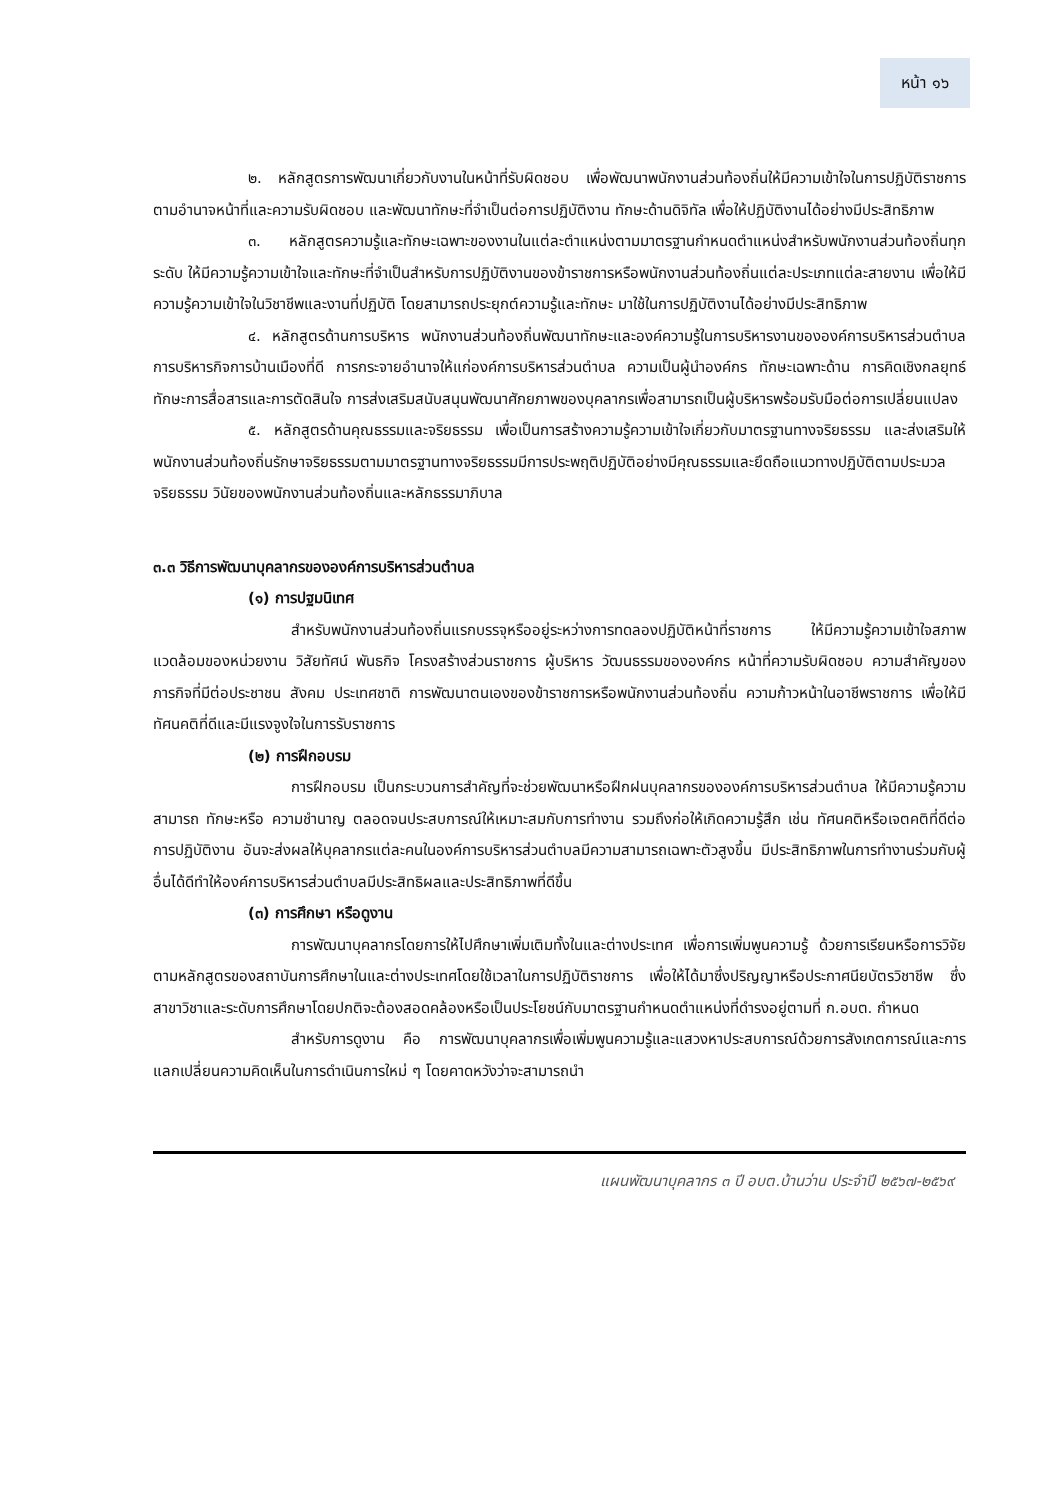หน้า ๑๖
๒. หลักสูตรการพัฒนาเกี่ยวกับงานในหน้าที่รับผิดชอบ เพื่อพัฒนาพนักงานส่วนท้องถิ่นให้มีความเข้าใจในการปฏิบัติราชการตามอำนาจหน้าที่และความรับผิดชอบ และพัฒนาทักษะที่จำเป็นต่อการปฏิบัติงาน ทักษะด้านดิจิทัล เพื่อให้ปฏิบัติงานได้อย่างมีประสิทธิภาพ
๓. หลักสูตรความรู้และทักษะเฉพาะของงานในแต่ละตำแหน่งตามมาตรฐานกำหนดตำแหน่งสำหรับพนักงานส่วนท้องถิ่นทุกระดับ ให้มีความรู้ความเข้าใจและทักษะที่จำเป็นสำหรับการปฏิบัติงานของข้าราชการหรือพนักงานส่วนท้องถิ่นแต่ละประเภทแต่ละสายงาน เพื่อให้มีความรู้ความเข้าใจในวิชาชีพและงานที่ปฏิบัติ โดยสามารถประยุกต์ความรู้และทักษะ มาใช้ในการปฏิบัติงานได้อย่างมีประสิทธิภาพ
๔. หลักสูตรด้านการบริหาร พนักงานส่วนท้องถิ่นพัฒนาทักษะและองค์ความรู้ในการบริหารงานขององค์การบริหารส่วนตำบล การบริหารกิจการบ้านเมืองที่ดี การกระจายอำนาจให้แก่องค์การบริหารส่วนตำบล ความเป็นผู้นำองค์กร ทักษะเฉพาะด้าน การคิดเชิงกลยุทธ์ ทักษะการสื่อสารและการตัดสินใจ การส่งเสริมสนับสนุนพัฒนาศักยภาพของบุคลากรเพื่อสามารถเป็นผู้บริหารพร้อมรับมือต่อการเปลี่ยนแปลง
๕. หลักสูตรด้านคุณธรรมและจริยธรรม เพื่อเป็นการสร้างความรู้ความเข้าใจเกี่ยวกับมาตรฐานทางจริยธรรม และส่งเสริมให้พนักงานส่วนท้องถิ่นรักษาจริยธรรมตามมาตรฐานทางจริยธรรมมีการประพฤติปฏิบัติอย่างมีคุณธรรมและยึดถือแนวทางปฏิบัติตามประมวลจริยธรรม วินัยของพนักงานส่วนท้องถิ่นและหลักธรรมาภิบาล
๓.๓ วิธีการพัฒนาบุคลากรขององค์การบริหารส่วนตำบล
(๑) การปฐมนิเทศ
สำหรับพนักงานส่วนท้องถิ่นแรกบรรจุหรืออยู่ระหว่างการทดลองปฏิบัติหน้าที่ราชการ ให้มีความรู้ความเข้าใจสภาพแวดล้อมของหน่วยงาน วิสัยทัศน์ พันธกิจ โครงสร้างส่วนราชการ ผู้บริหาร วัฒนธรรมขององค์กร หน้าที่ความรับผิดชอบ ความสำคัญของภารกิจที่มีต่อประชาชน สังคม ประเทศชาติ การพัฒนาตนเองของข้าราชการหรือพนักงานส่วนท้องถิ่น ความก้าวหน้าในอาชีพราชการ เพื่อให้มีทัศนคติที่ดีและมีแรงจูงใจในการรับราชการ
(๒) การฝึกอบรม
การฝึกอบรม เป็นกระบวนการสำคัญที่จะช่วยพัฒนาหรือฝึกฝนบุคลากรขององค์การบริหารส่วนตำบล ให้มีความรู้ความสามารถ ทักษะหรือ ความชำนาญ ตลอดจนประสบการณ์ให้เหมาะสมกับการทำงาน รวมถึงก่อให้เกิดความรู้สึก เช่น ทัศนคติหรือเจตคติที่ดีต่อการปฏิบัติงาน อันจะส่งผลให้บุคลากรแต่ละคนในองค์การบริหารส่วนตำบลมีความสามารถเฉพาะตัวสูงขึ้น มีประสิทธิภาพในการทำงานร่วมกับผู้อื่นได้ดีทำให้องค์การบริหารส่วนตำบลมีประสิทธิผลและประสิทธิภาพที่ดีขึ้น
(๓) การศึกษา หรือดูงาน
การพัฒนาบุคลากรโดยการให้ไปศึกษาเพิ่มเติมทั้งในและต่างประเทศ เพื่อการเพิ่มพูนความรู้ ด้วยการเรียนหรือการวิจัยตามหลักสูตรของสถาบันการศึกษาในและต่างประเทศโดยใช้เวลาในการปฏิบัติราชการ เพื่อให้ได้มาซึ่งปริญญาหรือประกาศนียบัตรวิชาชีพ ซึ่งสาขาวิชาและระดับการศึกษาโดยปกติจะต้องสอดคล้องหรือเป็นประโยชน์กับมาตรฐานกำหนดตำแหน่งที่ดำรงอยู่ตามที่ ก.อบต. กำหนด
สำหรับการดูงาน คือ การพัฒนาบุคลากรเพื่อเพิ่มพูนความรู้และแสวงหาประสบการณ์ด้วยการสังเกตการณ์และการแลกเปลี่ยนความคิดเห็นในการดำเนินการใหม่ ๆ โดยคาดหวังว่าจะสามารถนำ
แผนพัฒนาบุคลากร ๓ ปี อบต.บ้านว่าน ประจำปี ๒๕๖๗-๒๕๖๙